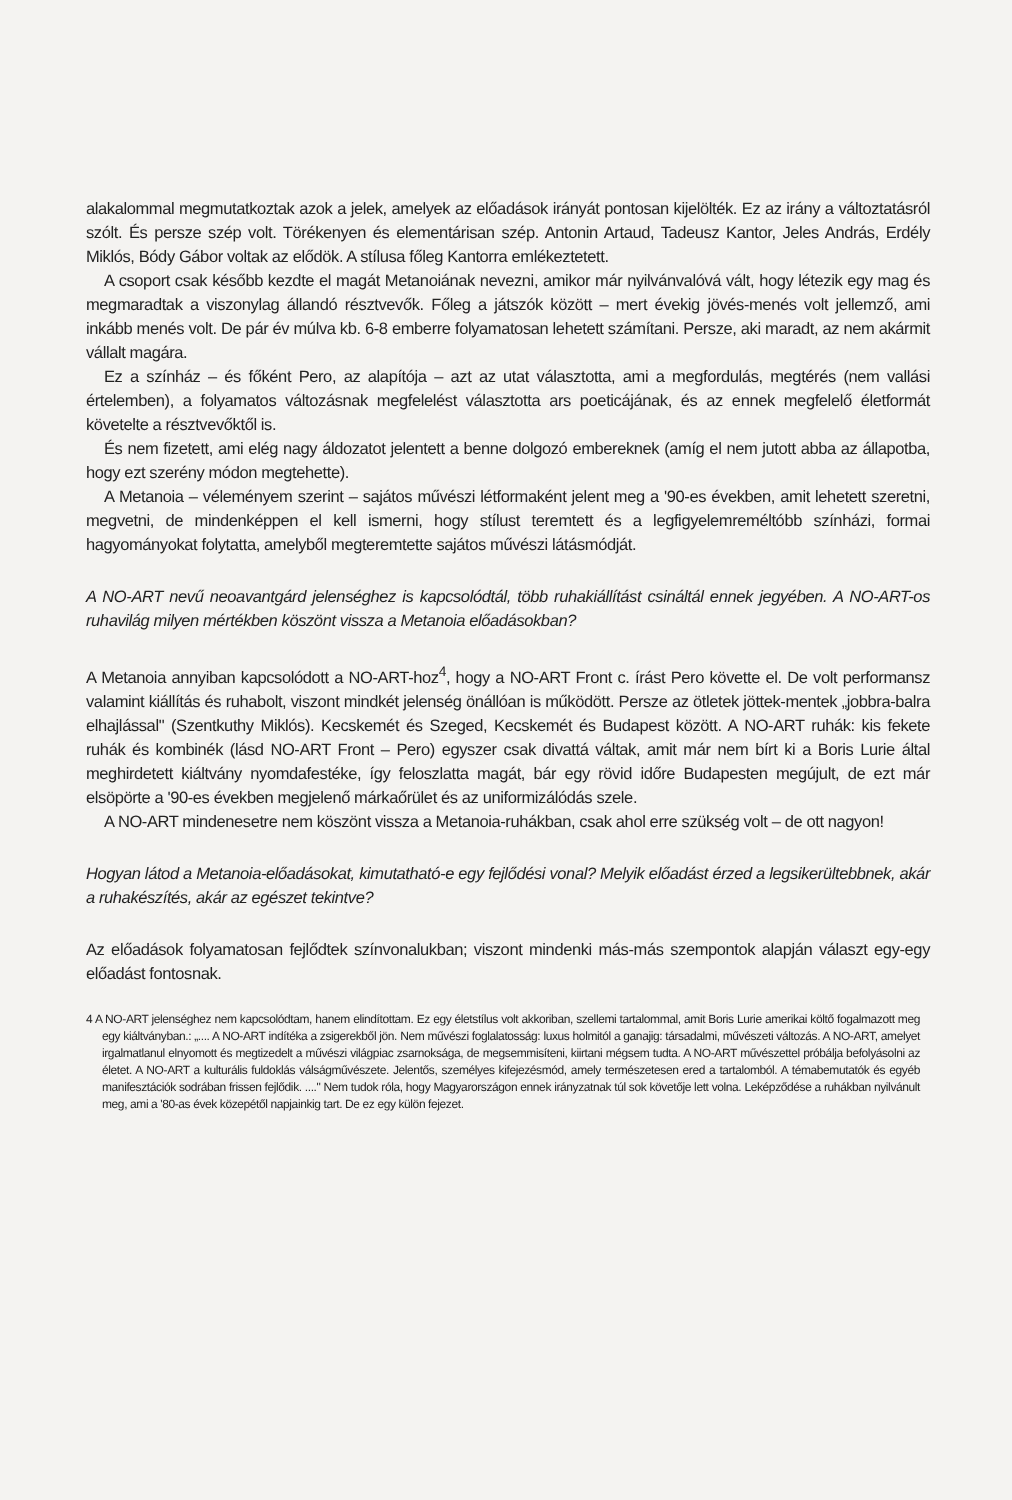alakalommal megmutatkoztak azok a jelek, amelyek az előadások irányát pontosan kijelölték. Ez az irány a változtatásról szólt. És persze szép volt. Törékenyen és elementárisan szép. Antonin Artaud, Tadeusz Kantor, Jeles András, Erdély Miklós, Bódy Gábor voltak az elődök. A stílusa főleg Kantorra emlékeztetett.
A csoport csak később kezdte el magát Metanoiának nevezni, amikor már nyilvánvalóvá vált, hogy létezik egy mag és megmaradtak a viszonylag állandó résztvevők. Főleg a játszók között – mert évekig jövés-menés volt jellemző, ami inkább menés volt. De pár év múlva kb. 6-8 emberre folyamatosan lehetett számítani. Persze, aki maradt, az nem akármit vállalt magára.
Ez a színház – és főként Pero, az alapítója – azt az utat választotta, ami a megfordulás, megtérés (nem vallási értelemben), a folyamatos változásnak megfelelést választotta ars poeticájának, és az ennek megfelelő életformát követelte a résztvevőktől is.
És nem fizetett, ami elég nagy áldozatot jelentett a benne dolgozó embereknek (amíg el nem jutott abba az állapotba, hogy ezt szerény módon megtehette).
A Metanoia – véleményem szerint – sajátos művészi létformaként jelent meg a '90-es években, amit lehetett szeretni, megvetni, de mindenképpen el kell ismerni, hogy stílust teremtett és a legfigyelemreméltóbb színházi, formai hagyományokat folytatta, amelyből megteremtette sajátos művészi látásmódját.
A NO-ART nevű neoavantgárd jelenséghez is kapcsolódtál, több ruhakiállítást csináltál ennek jegyében. A NO-ART-os ruhavilág milyen mértékben köszönt vissza a Metanoia előadásokban?
A Metanoia annyiban kapcsolódott a NO-ART-hoz<sup>4</sup>, hogy a NO-ART Front c. írást Pero követte el. De volt performansz valamint kiállítás és ruhabolt, viszont mindkét jelenség önállóan is működött. Persze az ötletek jöttek-mentek „jobbra-balra elhajlással" (Szentkuthy Miklós). Kecskemét és Szeged, Kecskemét és Budapest között. A NO-ART ruhák: kis fekete ruhák és kombinék (lásd NO-ART Front – Pero) egyszer csak divattá váltak, amit már nem bírt ki a Boris Lurie által meghirdetett kiáltvány nyomdafestéke, így feloszlatta magát, bár egy rövid időre Budapesten megújult, de ezt már elsöpörte a '90-es években megjelenő márkaőrület és az uniformizálódás szele.
A NO-ART mindenesetre nem köszönt vissza a Metanoia-ruhákban, csak ahol erre szükség volt – de ott nagyon!
Hogyan látod a Metanoia-előadásokat, kimutatható-e egy fejlődési vonal? Melyik előadást érzed a legsikerültebbnek, akár a ruhakészítés, akár az egészet tekintve?
Az előadások folyamatosan fejlődtek színvonalukban; viszont mindenki más-más szempontok alapján választ egy-egy előadást fontosnak.
4 A NO-ART jelenséghez nem kapcsolódtam, hanem elindítottam. Ez egy életstílus volt akkoriban, szellemi tartalommal, amit Boris Lurie amerikai költő fogalmazott meg egy kiáltványban.: „.... A NO-ART indítéka a zsigerekből jön. Nem művészi foglalatosság: luxus holmitól a ganajig: társadalmi, művészeti változás. A NO-ART, amelyet irgalmatlanul elnyomott és megtizedelt a művészi világpiac zsarnoksága, de megsemmisíteni, kiirtani mégsem tudta. A NO-ART művészettel próbálja befolyásolni az életet. A NO-ART a kulturális fuldoklás válságművészete. Jelentős, személyes kifejezésmód, amely természetesen ered a tartalomból. A témabemutatók és egyéb manifesztációk sodrában frissen fejlődik. ...." Nem tudok róla, hogy Magyarországon ennek irányzatnak túl sok követője lett volna. Leképződése a ruhákban nyilvánult meg, ami a '80-as évek közepétől napjainkig tart. De ez egy külön fejezet.